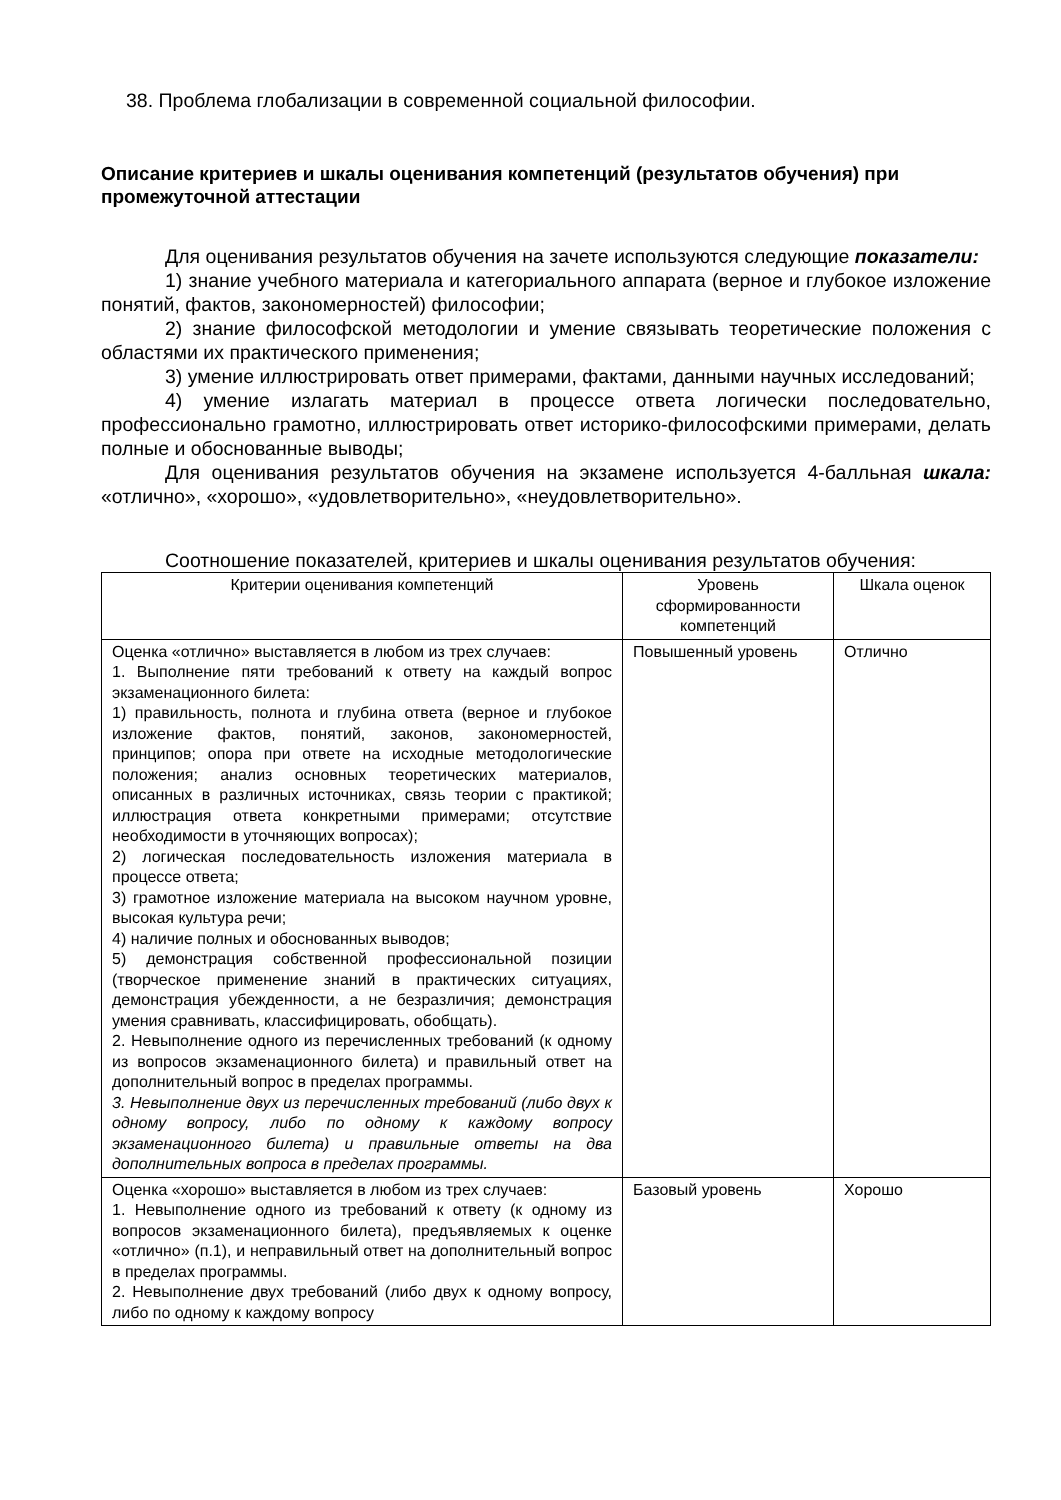38. Проблема глобализации в современной социальной философии.
Описание критериев и шкалы оценивания компетенций (результатов обучения) при промежуточной аттестации
Для оценивания результатов обучения на зачете используются следующие показатели:
1) знание учебного материала и категориального аппарата (верное и глубокое изложение понятий, фактов, закономерностей) философии;
2) знание философской методологии и умение связывать теоретические положения с областями их практического применения;
3) умение иллюстрировать ответ примерами, фактами, данными научных исследований;
4) умение излагать материал в процессе ответа логически последовательно, профессионально грамотно, иллюстрировать ответ историко-философскими примерами, делать полные и обоснованные выводы;
Для оценивания результатов обучения на экзамене используется 4-балльная шкала: «отлично», «хорошо», «удовлетворительно», «неудовлетворительно».
Соотношение показателей, критериев и шкалы оценивания результатов обучения:
| Критерии оценивания компетенций | Уровень сформированности компетенций | Шкала оценок |
| Оценка «отлично» выставляется в любом из трех случаев: 1. Выполнение пяти требований к ответу на каждый вопрос экзаменационного билета: 1) правильность, полнота и глубина ответа (верное и глубокое изложение фактов, понятий, законов, закономерностей, принципов; опора при ответе на исходные методологические положения; анализ основных теоретических материалов, описанных в различных источниках, связь теории с практикой; иллюстрация ответа конкретными примерами; отсутствие необходимости в уточняющих вопросах); 2) логическая последовательность изложения материала в процессе ответа; 3) грамотное изложение материала на высоком научном уровне, высокая культура речи; 4) наличие полных и обоснованных выводов; 5) демонстрация собственной профессиональной позиции (творческое применение знаний в практических ситуациях, демонстрация убежденности, а не безразличия; демонстрация умения сравнивать, классифицировать, обобщать). 2. Невыполнение одного из перечисленных требований (к одному из вопросов экзаменационного билета) и правильный ответ на дополнительный вопрос в пределах программы. 3. Невыполнение двух из перечисленных требований (либо двух к одному вопросу, либо по одному к каждому вопросу экзаменационного билета) и правильные ответы на два дополнительных вопроса в пределах программы. | Повышенный уровень | Отлично |
| Оценка «хорошо» выставляется в любом из трех случаев: 1. Невыполнение одного из требований к ответу (к одному из вопросов экзаменационного билета), предъявляемых к оценке «отлично» (п.1), и неправильный ответ на дополнительный вопрос в пределах программы. 2. Невыполнение двух требований (либо двух к одному вопросу, либо по одному к каждому вопросу | Базовый уровень | Хорошо |